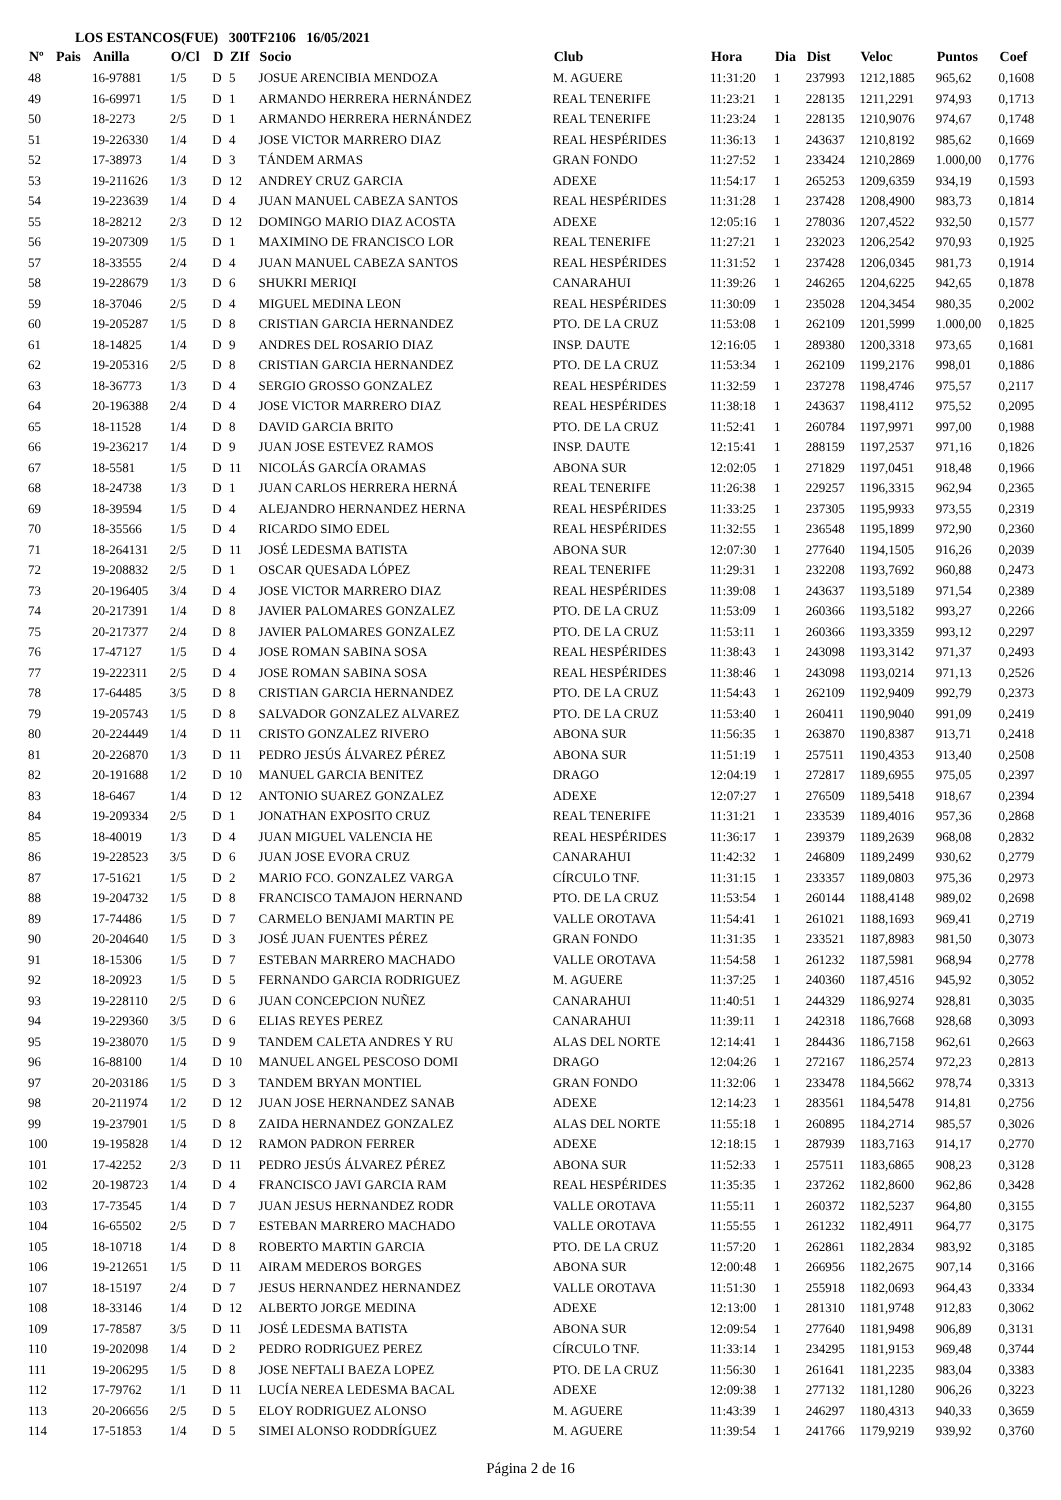LOS ESTANCOS(FUE) 300TF2106 16/05/2021
| Nº | Pais | Anilla | O/Cl | D | ZIf | Socio | Club | Hora | Dia | Dist | Veloc | Puntos | Coef |
| --- | --- | --- | --- | --- | --- | --- | --- | --- | --- | --- | --- | --- | --- |
| 48 | | 16-97881 | 1/5 | D | 5 | JOSUE ARENCIBIA MENDOZA | M. AGUERE | 11:31:20 | 1 | 237993 | 1212,1885 | 965,62 | 0,1608 |
| 49 | | 16-69971 | 1/5 | D | 1 | ARMANDO HERRERA HERNÁNDEZ | REAL TENERIFE | 11:23:21 | 1 | 228135 | 1211,2291 | 974,93 | 0,1713 |
| 50 | | 18-2273 | 2/5 | D | 1 | ARMANDO HERRERA HERNÁNDEZ | REAL TENERIFE | 11:23:24 | 1 | 228135 | 1210,9076 | 974,67 | 0,1748 |
| 51 | | 19-226330 | 1/4 | D | 4 | JOSE VICTOR MARRERO DIAZ | REAL HESPÉRIDES | 11:36:13 | 1 | 243637 | 1210,8192 | 985,62 | 0,1669 |
| 52 | | 17-38973 | 1/4 | D | 3 | TÁNDEM ARMAS | GRAN FONDO | 11:27:52 | 1 | 233424 | 1210,2869 | 1.000,00 | 0,1776 |
| 53 | | 19-211626 | 1/3 | D | 12 | ANDREY CRUZ GARCIA | ADEXE | 11:54:17 | 1 | 265253 | 1209,6359 | 934,19 | 0,1593 |
| 54 | | 19-223639 | 1/4 | D | 4 | JUAN MANUEL CABEZA SANTOS | REAL HESPÉRIDES | 11:31:28 | 1 | 237428 | 1208,4900 | 983,73 | 0,1814 |
| 55 | | 18-28212 | 2/3 | D | 12 | DOMINGO MARIO DIAZ ACOSTA | ADEXE | 12:05:16 | 1 | 278036 | 1207,4522 | 932,50 | 0,1577 |
| 56 | | 19-207309 | 1/5 | D | 1 | MAXIMINO DE FRANCISCO LOR | REAL TENERIFE | 11:27:21 | 1 | 232023 | 1206,2542 | 970,93 | 0,1925 |
| 57 | | 18-33555 | 2/4 | D | 4 | JUAN MANUEL CABEZA SANTOS | REAL HESPÉRIDES | 11:31:52 | 1 | 237428 | 1206,0345 | 981,73 | 0,1914 |
| 58 | | 19-228679 | 1/3 | D | 6 | SHUKRI MERIQI | CANARAHUI | 11:39:26 | 1 | 246265 | 1204,6225 | 942,65 | 0,1878 |
| 59 | | 18-37046 | 2/5 | D | 4 | MIGUEL MEDINA LEON | REAL HESPÉRIDES | 11:30:09 | 1 | 235028 | 1204,3454 | 980,35 | 0,2002 |
| 60 | | 19-205287 | 1/5 | D | 8 | CRISTIAN GARCIA HERNANDEZ | PTO. DE LA CRUZ | 11:53:08 | 1 | 262109 | 1201,5999 | 1.000,00 | 0,1825 |
| 61 | | 18-14825 | 1/4 | D | 9 | ANDRES DEL ROSARIO DIAZ | INSP. DAUTE | 12:16:05 | 1 | 289380 | 1200,3318 | 973,65 | 0,1681 |
| 62 | | 19-205316 | 2/5 | D | 8 | CRISTIAN GARCIA HERNANDEZ | PTO. DE LA CRUZ | 11:53:34 | 1 | 262109 | 1199,2176 | 998,01 | 0,1886 |
| 63 | | 18-36773 | 1/3 | D | 4 | SERGIO GROSSO GONZALEZ | REAL HESPÉRIDES | 11:32:59 | 1 | 237278 | 1198,4746 | 975,57 | 0,2117 |
| 64 | | 20-196388 | 2/4 | D | 4 | JOSE VICTOR MARRERO DIAZ | REAL HESPÉRIDES | 11:38:18 | 1 | 243637 | 1198,4112 | 975,52 | 0,2095 |
| 65 | | 18-11528 | 1/4 | D | 8 | DAVID GARCIA BRITO | PTO. DE LA CRUZ | 11:52:41 | 1 | 260784 | 1197,9971 | 997,00 | 0,1988 |
| 66 | | 19-236217 | 1/4 | D | 9 | JUAN JOSE ESTEVEZ RAMOS | INSP. DAUTE | 12:15:41 | 1 | 288159 | 1197,2537 | 971,16 | 0,1826 |
| 67 | | 18-5581 | 1/5 | D | 11 | NICOLÁS GARCÍA ORAMAS | ABONA SUR | 12:02:05 | 1 | 271829 | 1197,0451 | 918,48 | 0,1966 |
| 68 | | 18-24738 | 1/3 | D | 1 | JUAN CARLOS HERRERA HERNÁ | REAL TENERIFE | 11:26:38 | 1 | 229257 | 1196,3315 | 962,94 | 0,2365 |
| 69 | | 18-39594 | 1/5 | D | 4 | ALEJANDRO HERNANDEZ HERNA | REAL HESPÉRIDES | 11:33:25 | 1 | 237305 | 1195,9933 | 973,55 | 0,2319 |
| 70 | | 18-35566 | 1/5 | D | 4 | RICARDO SIMO EDEL | REAL HESPÉRIDES | 11:32:55 | 1 | 236548 | 1195,1899 | 972,90 | 0,2360 |
| 71 | | 18-264131 | 2/5 | D | 11 | JOSÉ LEDESMA BATISTA | ABONA SUR | 12:07:30 | 1 | 277640 | 1194,1505 | 916,26 | 0,2039 |
| 72 | | 19-208832 | 2/5 | D | 1 | OSCAR QUESADA LÓPEZ | REAL TENERIFE | 11:29:31 | 1 | 232208 | 1193,7692 | 960,88 | 0,2473 |
| 73 | | 20-196405 | 3/4 | D | 4 | JOSE VICTOR MARRERO DIAZ | REAL HESPÉRIDES | 11:39:08 | 1 | 243637 | 1193,5189 | 971,54 | 0,2389 |
| 74 | | 20-217391 | 1/4 | D | 8 | JAVIER PALOMARES GONZALEZ | PTO. DE LA CRUZ | 11:53:09 | 1 | 260366 | 1193,5182 | 993,27 | 0,2266 |
| 75 | | 20-217377 | 2/4 | D | 8 | JAVIER PALOMARES GONZALEZ | PTO. DE LA CRUZ | 11:53:11 | 1 | 260366 | 1193,3359 | 993,12 | 0,2297 |
| 76 | | 17-47127 | 1/5 | D | 4 | JOSE ROMAN SABINA SOSA | REAL HESPÉRIDES | 11:38:43 | 1 | 243098 | 1193,3142 | 971,37 | 0,2493 |
| 77 | | 19-222311 | 2/5 | D | 4 | JOSE ROMAN SABINA SOSA | REAL HESPÉRIDES | 11:38:46 | 1 | 243098 | 1193,0214 | 971,13 | 0,2526 |
| 78 | | 17-64485 | 3/5 | D | 8 | CRISTIAN GARCIA HERNANDEZ | PTO. DE LA CRUZ | 11:54:43 | 1 | 262109 | 1192,9409 | 992,79 | 0,2373 |
| 79 | | 19-205743 | 1/5 | D | 8 | SALVADOR GONZALEZ ALVAREZ | PTO. DE LA CRUZ | 11:53:40 | 1 | 260411 | 1190,9040 | 991,09 | 0,2419 |
| 80 | | 20-224449 | 1/4 | D | 11 | CRISTO GONZALEZ RIVERO | ABONA SUR | 11:56:35 | 1 | 263870 | 1190,8387 | 913,71 | 0,2418 |
| 81 | | 20-226870 | 1/3 | D | 11 | PEDRO JESÚS ÁLVAREZ PÉREZ | ABONA SUR | 11:51:19 | 1 | 257511 | 1190,4353 | 913,40 | 0,2508 |
| 82 | | 20-191688 | 1/2 | D | 10 | MANUEL GARCIA BENITEZ | DRAGO | 12:04:19 | 1 | 272817 | 1189,6955 | 975,05 | 0,2397 |
| 83 | | 18-6467 | 1/4 | D | 12 | ANTONIO SUAREZ GONZALEZ | ADEXE | 12:07:27 | 1 | 276509 | 1189,5418 | 918,67 | 0,2394 |
| 84 | | 19-209334 | 2/5 | D | 1 | JONATHAN EXPOSITO CRUZ | REAL TENERIFE | 11:31:21 | 1 | 233539 | 1189,4016 | 957,36 | 0,2868 |
| 85 | | 18-40019 | 1/3 | D | 4 | JUAN MIGUEL VALENCIA HE | REAL HESPÉRIDES | 11:36:17 | 1 | 239379 | 1189,2639 | 968,08 | 0,2832 |
| 86 | | 19-228523 | 3/5 | D | 6 | JUAN JOSE EVORA CRUZ | CANARAHUI | 11:42:32 | 1 | 246809 | 1189,2499 | 930,62 | 0,2779 |
| 87 | | 17-51621 | 1/5 | D | 2 | MARIO FCO. GONZALEZ VARGA | CÍRCULO TNF. | 11:31:15 | 1 | 233357 | 1189,0803 | 975,36 | 0,2973 |
| 88 | | 19-204732 | 1/5 | D | 8 | FRANCISCO TAMAJON HERNAND | PTO. DE LA CRUZ | 11:53:54 | 1 | 260144 | 1188,4148 | 989,02 | 0,2698 |
| 89 | | 17-74486 | 1/5 | D | 7 | CARMELO BENJAMI MARTIN PE | VALLE OROTAVA | 11:54:41 | 1 | 261021 | 1188,1693 | 969,41 | 0,2719 |
| 90 | | 20-204640 | 1/5 | D | 3 | JOSÉ JUAN FUENTES PÉREZ | GRAN FONDO | 11:31:35 | 1 | 233521 | 1187,8983 | 981,50 | 0,3073 |
| 91 | | 18-15306 | 1/5 | D | 7 | ESTEBAN MARRERO MACHADO | VALLE OROTAVA | 11:54:58 | 1 | 261232 | 1187,5981 | 968,94 | 0,2778 |
| 92 | | 18-20923 | 1/5 | D | 5 | FERNANDO GARCIA RODRIGUEZ | M. AGUERE | 11:37:25 | 1 | 240360 | 1187,4516 | 945,92 | 0,3052 |
| 93 | | 19-228110 | 2/5 | D | 6 | JUAN CONCEPCION NUÑEZ | CANARAHUI | 11:40:51 | 1 | 244329 | 1186,9274 | 928,81 | 0,3035 |
| 94 | | 19-229360 | 3/5 | D | 6 | ELIAS REYES PEREZ | CANARAHUI | 11:39:11 | 1 | 242318 | 1186,7668 | 928,68 | 0,3093 |
| 95 | | 19-238070 | 1/5 | D | 9 | TANDEM CALETA ANDRES Y RU | ALAS DEL NORTE | 12:14:41 | 1 | 284436 | 1186,7158 | 962,61 | 0,2663 |
| 96 | | 16-88100 | 1/4 | D | 10 | MANUEL ANGEL PESCOSO DOMI | DRAGO | 12:04:26 | 1 | 272167 | 1186,2574 | 972,23 | 0,2813 |
| 97 | | 20-203186 | 1/5 | D | 3 | TANDEM BRYAN MONTIEL | GRAN FONDO | 11:32:06 | 1 | 233478 | 1184,5662 | 978,74 | 0,3313 |
| 98 | | 20-211974 | 1/2 | D | 12 | JUAN JOSE HERNANDEZ SANAB | ADEXE | 12:14:23 | 1 | 283561 | 1184,5478 | 914,81 | 0,2756 |
| 99 | | 19-237901 | 1/5 | D | 8 | ZAIDA HERNANDEZ GONZALEZ | ALAS DEL NORTE | 11:55:18 | 1 | 260895 | 1184,2714 | 985,57 | 0,3026 |
| 100 | | 19-195828 | 1/4 | D | 12 | RAMON PADRON FERRER | ADEXE | 12:18:15 | 1 | 287939 | 1183,7163 | 914,17 | 0,2770 |
| 101 | | 17-42252 | 2/3 | D | 11 | PEDRO JESÚS ÁLVAREZ PÉREZ | ABONA SUR | 11:52:33 | 1 | 257511 | 1183,6865 | 908,23 | 0,3128 |
| 102 | | 20-198723 | 1/4 | D | 4 | FRANCISCO JAVI GARCIA RAM | REAL HESPÉRIDES | 11:35:35 | 1 | 237262 | 1182,8600 | 962,86 | 0,3428 |
| 103 | | 17-73545 | 1/4 | D | 7 | JUAN JESUS HERNANDEZ RODR | VALLE OROTAVA | 11:55:11 | 1 | 260372 | 1182,5237 | 964,80 | 0,3155 |
| 104 | | 16-65502 | 2/5 | D | 7 | ESTEBAN MARRERO MACHADO | VALLE OROTAVA | 11:55:55 | 1 | 261232 | 1182,4911 | 964,77 | 0,3175 |
| 105 | | 18-10718 | 1/4 | D | 8 | ROBERTO MARTIN GARCIA | PTO. DE LA CRUZ | 11:57:20 | 1 | 262861 | 1182,2834 | 983,92 | 0,3185 |
| 106 | | 19-212651 | 1/5 | D | 11 | AIRAM MEDEROS BORGES | ABONA SUR | 12:00:48 | 1 | 266956 | 1182,2675 | 907,14 | 0,3166 |
| 107 | | 18-15197 | 2/4 | D | 7 | JESUS HERNANDEZ HERNANDEZ | VALLE OROTAVA | 11:51:30 | 1 | 255918 | 1182,0693 | 964,43 | 0,3334 |
| 108 | | 18-33146 | 1/4 | D | 12 | ALBERTO JORGE MEDINA | ADEXE | 12:13:00 | 1 | 281310 | 1181,9748 | 912,83 | 0,3062 |
| 109 | | 17-78587 | 3/5 | D | 11 | JOSÉ LEDESMA BATISTA | ABONA SUR | 12:09:54 | 1 | 277640 | 1181,9498 | 906,89 | 0,3131 |
| 110 | | 19-202098 | 1/4 | D | 2 | PEDRO RODRIGUEZ PEREZ | CÍRCULO TNF. | 11:33:14 | 1 | 234295 | 1181,9153 | 969,48 | 0,3744 |
| 111 | | 19-206295 | 1/5 | D | 8 | JOSE NEFTALI BAEZA LOPEZ | PTO. DE LA CRUZ | 11:56:30 | 1 | 261641 | 1181,2235 | 983,04 | 0,3383 |
| 112 | | 17-79762 | 1/1 | D | 11 | LUCÍA NEREA LEDESMA BACAL | ADEXE | 12:09:38 | 1 | 277132 | 1181,1280 | 906,26 | 0,3223 |
| 113 | | 20-206656 | 2/5 | D | 5 | ELOY RODRIGUEZ ALONSO | M. AGUERE | 11:43:39 | 1 | 246297 | 1180,4313 | 940,33 | 0,3659 |
| 114 | | 17-51853 | 1/4 | D | 5 | SIMEI ALONSO RODDRÍGUEZ | M. AGUERE | 11:39:54 | 1 | 241766 | 1179,9219 | 939,92 | 0,3760 |
Página 2 de 16